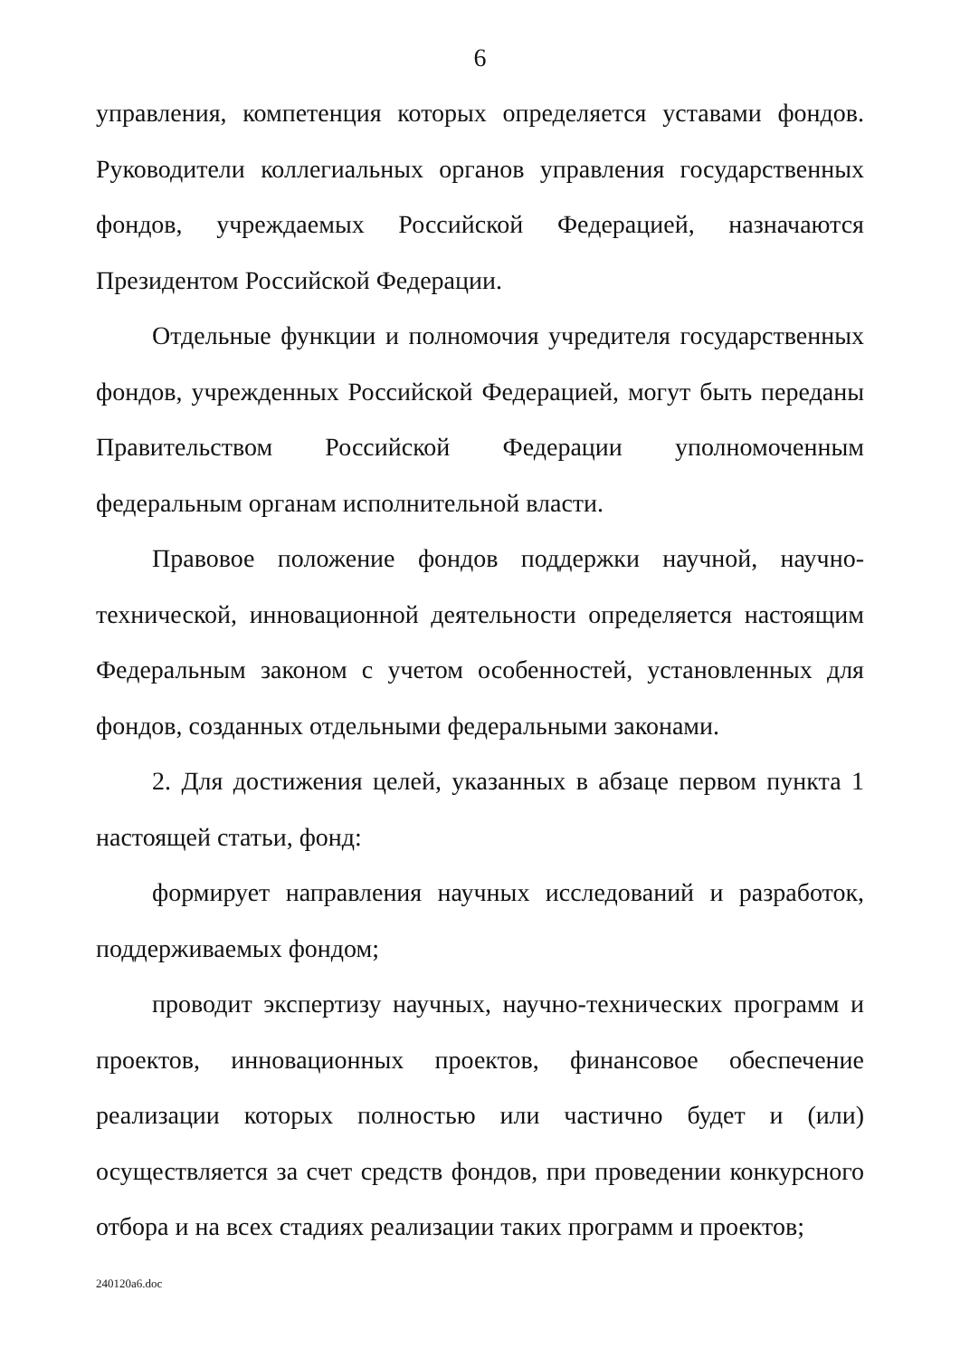6
управления, компетенция которых определяется уставами фондов. Руководители коллегиальных органов управления государственных фондов, учреждаемых Российской Федерацией, назначаются Президентом Российской Федерации.
Отдельные функции и полномочия учредителя государственных фондов, учрежденных Российской Федерацией, могут быть переданы Правительством Российской Федерации уполномоченным федеральным органам исполнительной власти.
Правовое положение фондов поддержки научной, научно-технической, инновационной деятельности определяется настоящим Федеральным законом с учетом особенностей, установленных для фондов, созданных отдельными федеральными законами.
2. Для достижения целей, указанных в абзаце первом пункта 1 настоящей статьи, фонд:
формирует направления научных исследований и разработок, поддерживаемых фондом;
проводит экспертизу научных, научно-технических программ и проектов, инновационных проектов, финансовое обеспечение реализации которых полностью или частично будет и (или) осуществляется за счет средств фондов, при проведении конкурсного отбора и на всех стадиях реализации таких программ и проектов;
240120a6.doc